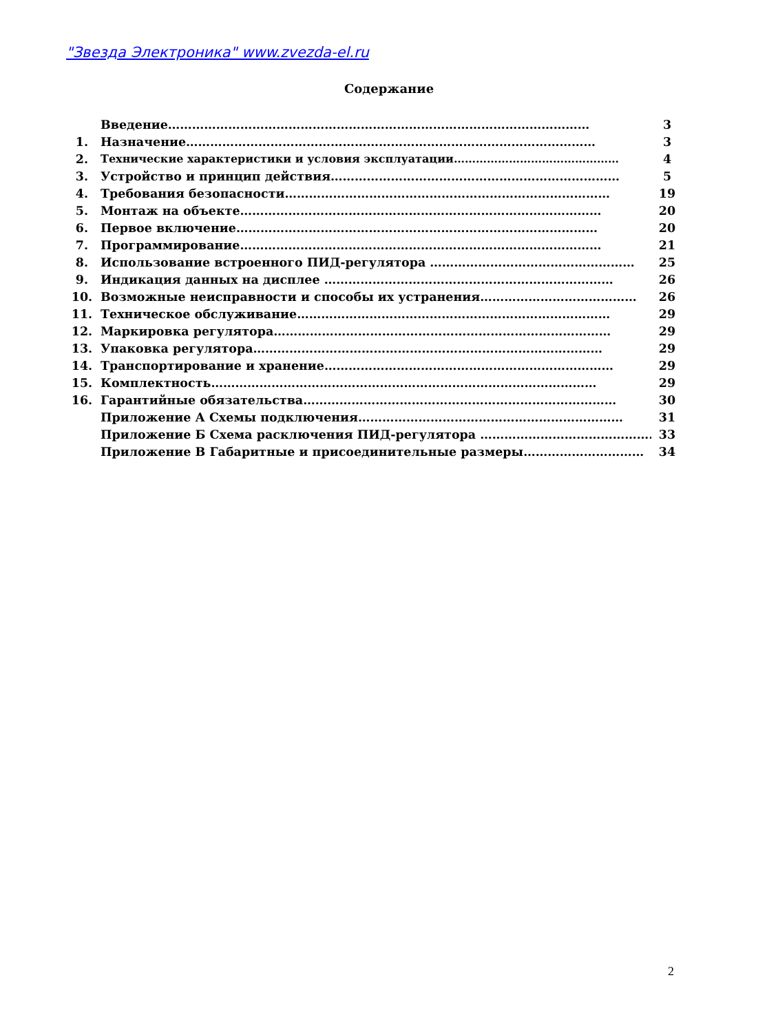"Звезда Электроника" www.zvezda-el.ru
Содержание
| | Введение…………………………………………………………………………………………… | 3 |
| 1. | Назначение………………………………………………………………………………………… | 3 |
| 2. | Технические характеристики и условия эксплуатации……………………………………… | 4 |
| 3. | Устройство и принцип действия……………………………………………………………… | 5 |
| 4. | Требования безопасности……………………………………………………………………… | 19 |
| 5. | Монтаж на объекте……………………………………………………………………………… | 20 |
| 6. | Первое включение……………………………………………………………………………… | 20 |
| 7. | Программирование……………………………………………………………………………… | 21 |
| 8. | Использование встроенного ПИД-регулятора …………………………………………… | 25 |
| 9. | Индикация данных на дисплее ……………………………………………………………… | 26 |
| 10. | Возможные неисправности и способы их устранения………………………………… | 26 |
| 11. | Техническое обслуживание…………………………………………………………………… | 29 |
| 12. | Маркировка регулятора………………………………………………………………………… | 29 |
| 13. | Упаковка регулятора…………………………………………………………………………… | 29 |
| 14. | Транспортирование и хранение……………………………………………………………… | 29 |
| 15. | Комплектность…………………………………………………………………………………… | 29 |
| 16. | Гарантийные обязательства…………………………………………………………………… | 30 |
| | Приложение А Схемы подключения………………………………………………………… | 31 |
| | Приложение Б Схема расключения ПИД-регулятора ……………………………………… | 33 |
| | Приложение В Габаритные и присоединительные размеры………………………… | 34 |
2